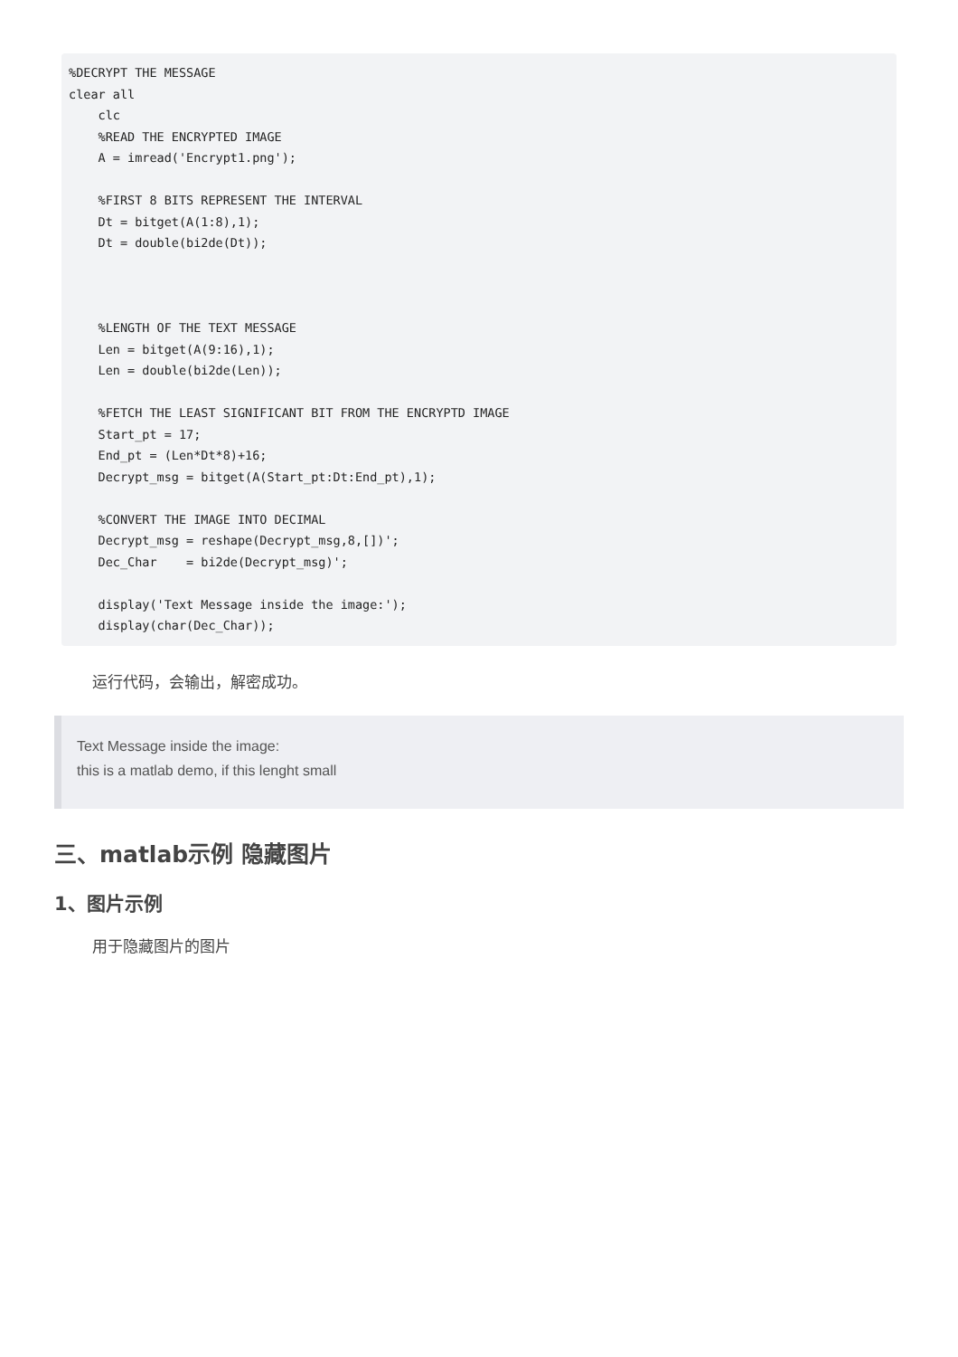%DECRYPT THE MESSAGE
clear all
    clc
    %READ THE ENCRYPTED IMAGE
    A = imread('Encrypt1.png');

    %FIRST 8 BITS REPRESENT THE INTERVAL
    Dt = bitget(A(1:8),1);
    Dt = double(bi2de(Dt));



    %LENGTH OF THE TEXT MESSAGE
    Len = bitget(A(9:16),1);
    Len = double(bi2de(Len));

    %FETCH THE LEAST SIGNIFICANT BIT FROM THE ENCRYPTD IMAGE
    Start_pt = 17;
    End_pt = (Len*Dt*8)+16;
    Decrypt_msg = bitget(A(Start_pt:Dt:End_pt),1);

    %CONVERT THE IMAGE INTO DECIMAL
    Decrypt_msg = reshape(Decrypt_msg,8,[])';
    Dec_Char    = bi2de(Decrypt_msg)';

    display('Text Message inside the image:');
    display(char(Dec_Char));
运行代码，会输出，解密成功。
Text Message inside the image:
this is a matlab demo, if this lenght small
三、matlab示例 隐藏图片
1、图片示例
用于隐藏图片的图片